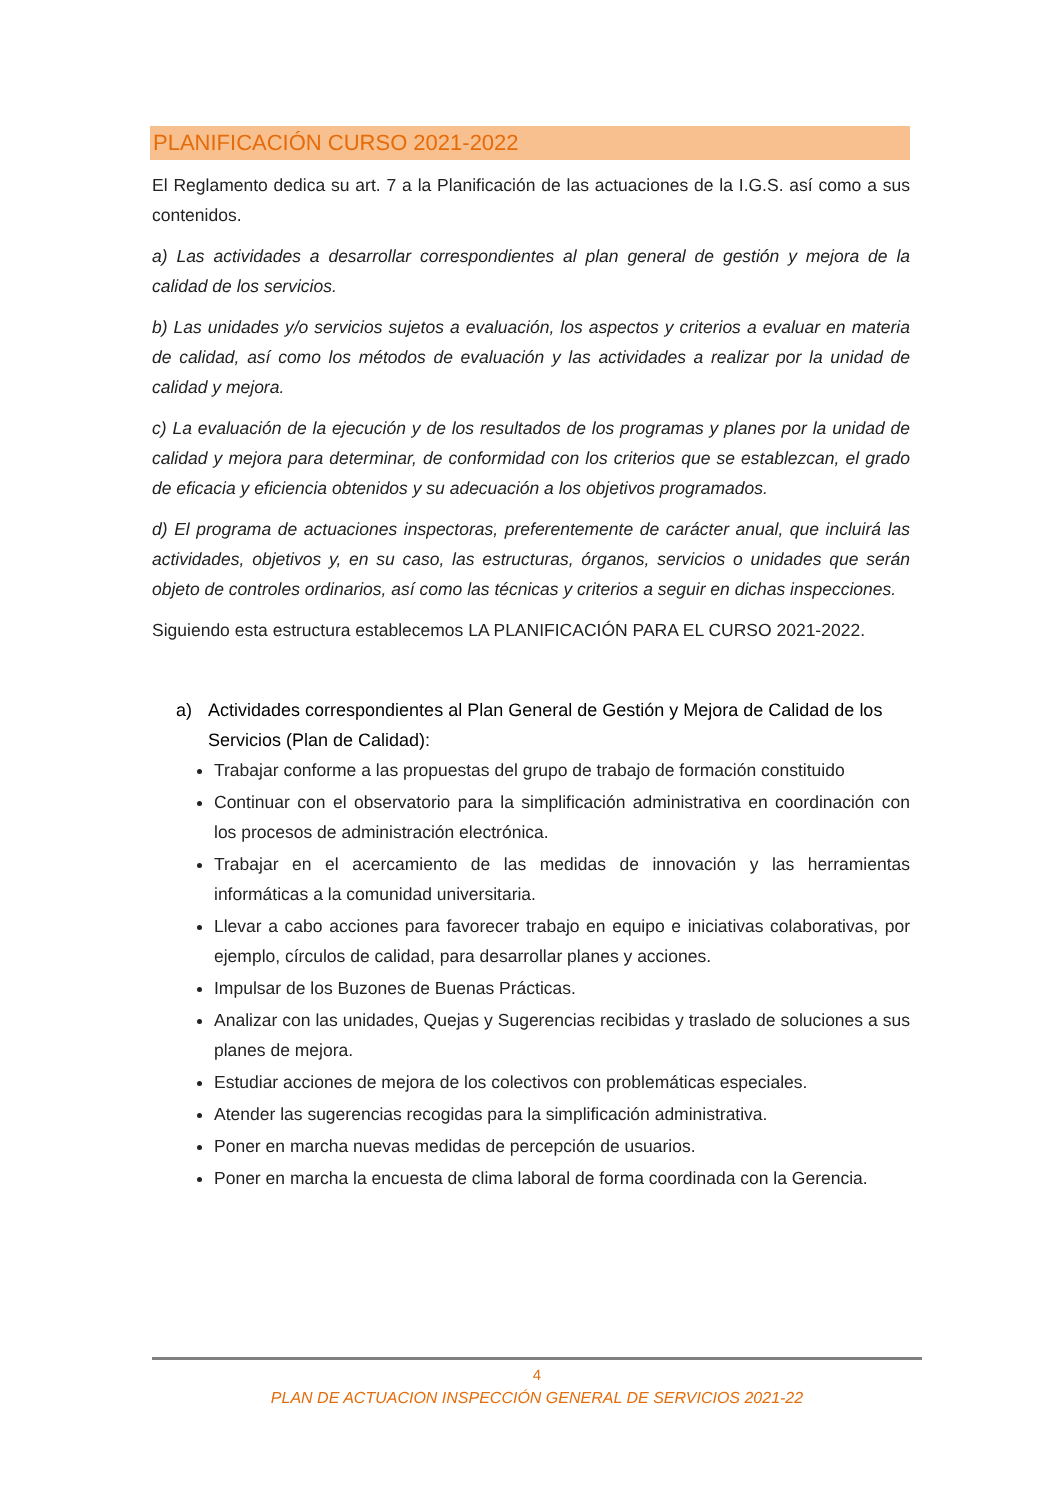PLANIFICACIÓN CURSO 2021-2022
El Reglamento dedica su art. 7 a la Planificación de las actuaciones de la I.G.S. así como a sus contenidos.
a) Las actividades a desarrollar correspondientes al plan general de gestión y mejora de la calidad de los servicios.
b) Las unidades y/o servicios sujetos a evaluación, los aspectos y criterios a evaluar en materia de calidad, así como los métodos de evaluación y las actividades a realizar por la unidad de calidad y mejora.
c) La evaluación de la ejecución y de los resultados de los programas y planes por la unidad de calidad y mejora para determinar, de conformidad con los criterios que se establezcan, el grado de eficacia y eficiencia obtenidos y su adecuación a los objetivos programados.
d) El programa de actuaciones inspectoras, preferentemente de carácter anual, que incluirá las actividades, objetivos y, en su caso, las estructuras, órganos, servicios o unidades que serán objeto de controles ordinarios, así como las técnicas y criterios a seguir en dichas inspecciones.
Siguiendo esta estructura establecemos LA PLANIFICACIÓN PARA EL CURSO 2021-2022.
a) Actividades correspondientes al Plan General de Gestión y Mejora de Calidad de los Servicios (Plan de Calidad):
Trabajar conforme a las propuestas del grupo de trabajo de formación constituido
Continuar con el observatorio para la simplificación administrativa en coordinación con los procesos de administración electrónica.
Trabajar en el acercamiento de las medidas de innovación y las herramientas informáticas a la comunidad universitaria.
Llevar a cabo acciones para favorecer trabajo en equipo e iniciativas colaborativas, por ejemplo, círculos de calidad, para desarrollar planes y acciones.
Impulsar de los Buzones de Buenas Prácticas.
Analizar con las unidades, Quejas y Sugerencias recibidas y traslado de soluciones a sus planes de mejora.
Estudiar acciones de mejora de los colectivos con problemáticas especiales.
Atender las sugerencias recogidas para la simplificación administrativa.
Poner en marcha nuevas medidas de percepción de usuarios.
Poner en marcha la encuesta de clima laboral de forma coordinada con la Gerencia.
4
PLAN DE ACTUACION INSPECCIÓN GENERAL DE SERVICIOS 2021-22